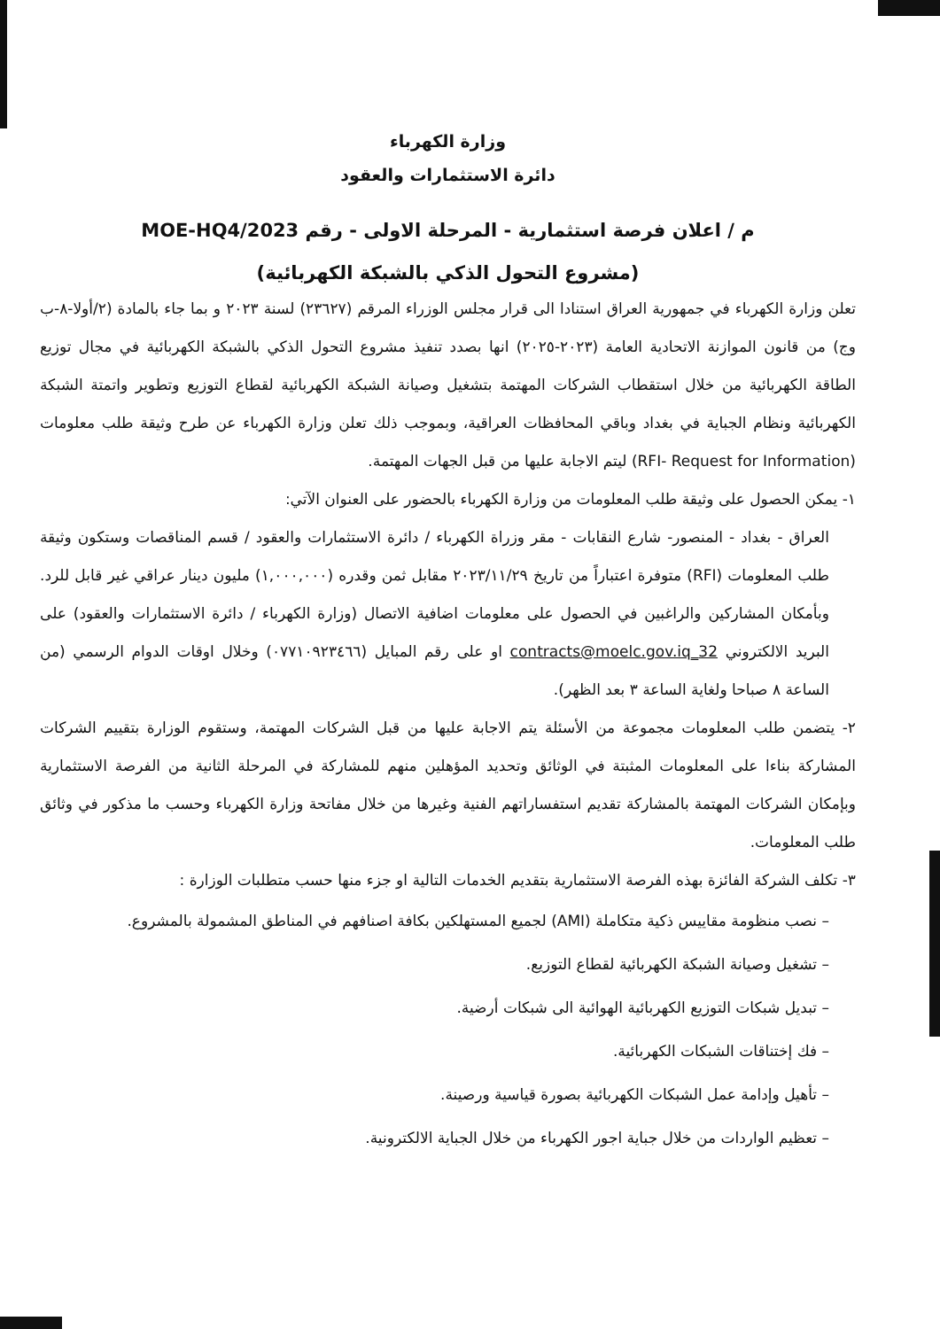وزارة الكهرباء
دائرة الاستثمارات والعقود
م / اعلان فرصة استثمارية - المرحلة الاولى - رقم MOE-HQ4/2023
(مشروع التحول الذكي بالشبكة الكهربائية)
تعلن وزارة الكهرباء في جمهورية العراق استنادا الى قرار مجلس الوزراء المرقم (٢٣٦٢٧) لسنة ٢٠٢٣ و بما جاء بالمادة (٢/أولا-٨-ب وج) من قانون الموازنة الاتحادية العامة (٢٠٢٣-٢٠٢٥) انها بصدد تنفيذ مشروع التحول الذكي بالشبكة الكهربائية في مجال توزيع الطاقة الكهربائية من خلال استقطاب الشركات المهتمة بتشغيل وصيانة الشبكة الكهربائية لقطاع التوزيع وتطوير واتمتة الشبكة الكهربائية ونظام الجباية في بغداد وباقي المحافظات العراقية، وبموجب ذلك تعلن وزارة الكهرباء عن طرح وثيقة طلب معلومات (RFI- Request for Information) ليتم الاجابة عليها من قبل الجهات المهتمة.
١- يمكن الحصول على وثيقة طلب المعلومات من وزارة الكهرباء بالحضور على العنوان الآتي:
العراق - بغداد - المنصور- شارع النقابات - مقر وزراة الكهرباء / دائرة الاستثمارات والعقود / قسم المناقصات وستكون وثيقة طلب المعلومات (RFI) متوفرة اعتباراً من تاريخ ٢٠٢٣/١١/٢٩ مقابل ثمن وقدره (١,٠٠٠,٠٠٠) مليون دينار عراقي غير قابل للرد. وبأمكان المشاركين والراغبين في الحصول على معلومات اضافية الاتصال (وزارة الكهرباء / دائرة الاستثمارات والعقود) على البريد الالكتروني 32_contracts@moelc.gov.iq او على رقم المبايل (٠٧٧١٠٩٢٣٤٦٦) وخلال اوقات الدوام الرسمي (من الساعة ٨ صباحا ولغاية الساعة ٣ بعد الظهر).
٢- يتضمن طلب المعلومات مجموعة من الأسئلة يتم الاجابة عليها من قبل الشركات المهتمة، وستقوم الوزارة بتقييم الشركات المشاركة بناءا على المعلومات المثبتة في الوثائق وتحديد المؤهلين منهم للمشاركة في المرحلة الثانية من الفرصة الاستثمارية وبإمكان الشركات المهتمة بالمشاركة تقديم استفساراتهم الفنية وغيرها من خلال مفاتحة وزارة الكهرباء وحسب ما مذكور في وثائق طلب المعلومات.
٣- تكلف الشركة الفائزة بهذه الفرصة الاستثمارية بتقديم الخدمات التالية او جزء منها حسب متطلبات الوزارة :
– نصب منظومة مقاييس ذكية متكاملة (AMI) لجميع المستهلكين بكافة اصنافهم في المناطق المشمولة بالمشروع.
– تشغيل وصيانة الشبكة الكهربائية لقطاع التوزيع.
– تبديل شبكات التوزيع الكهربائية الهوائية الى شبكات أرضية.
– فك إختناقات الشبكات الكهربائية.
– تأهيل وإدامة عمل الشبكات الكهربائية بصورة قياسية ورصينة.
– تعظيم الواردات من خلال جباية اجور الكهرباء من خلال الجباية الالكترونية.